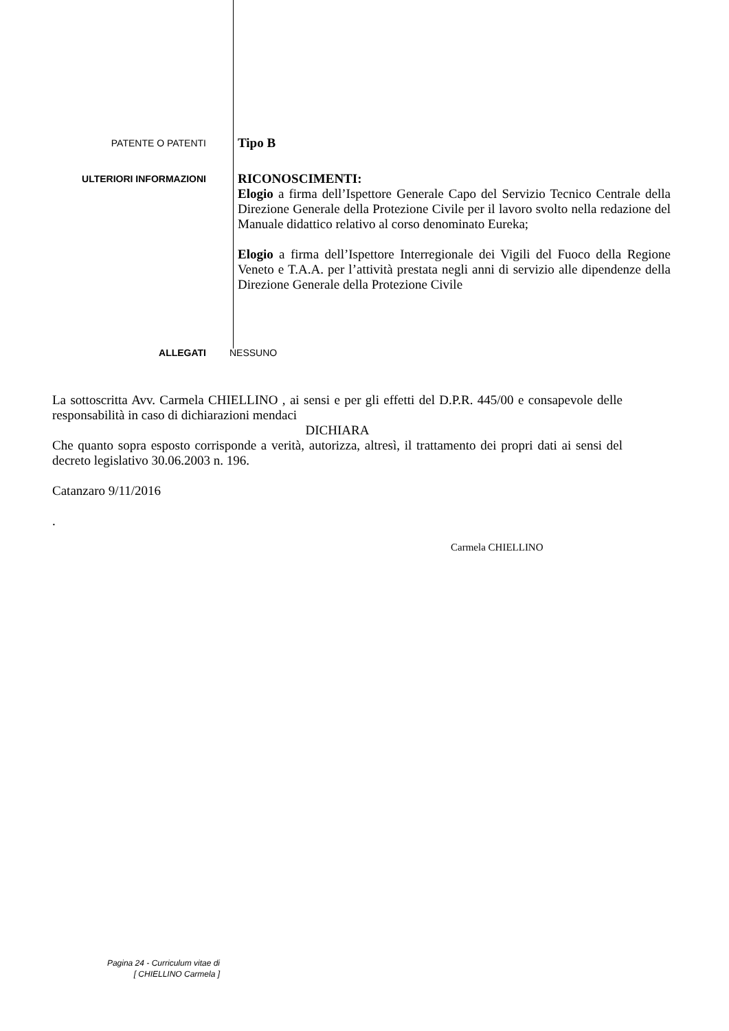PATENTE O PATENTI
Tipo B
ULTERIORI INFORMAZIONI
RICONOSCIMENTI:
Elogio a firma dell’Ispettore Generale Capo del Servizio Tecnico Centrale della Direzione Generale della Protezione Civile per il lavoro svolto nella redazione del Manuale didattico relativo al corso denominato Eureka;
Elogio a firma dell’Ispettore Interregionale dei Vigili del Fuoco della Regione Veneto e T.A.A. per l’attività prestata negli anni di servizio alle dipendenze della Direzione Generale della Protezione Civile
ALLEGATI NESSUNO
La sottoscritta Avv. Carmela CHIELLINO , ai sensi e per gli effetti del D.P.R. 445/00 e consapevole delle responsabilità in caso di dichiarazioni mendaci
DICHIARA
Che quanto sopra esposto corrisponde a verità, autorizza, altresì, il trattamento dei propri dati ai sensi del decreto legislativo 30.06.2003 n. 196.
Catanzaro 9/11/2016
.
Carmela CHIELLINO
Pagina 24 - Curriculum vitae di
[ CHIELLINO Carmela ]